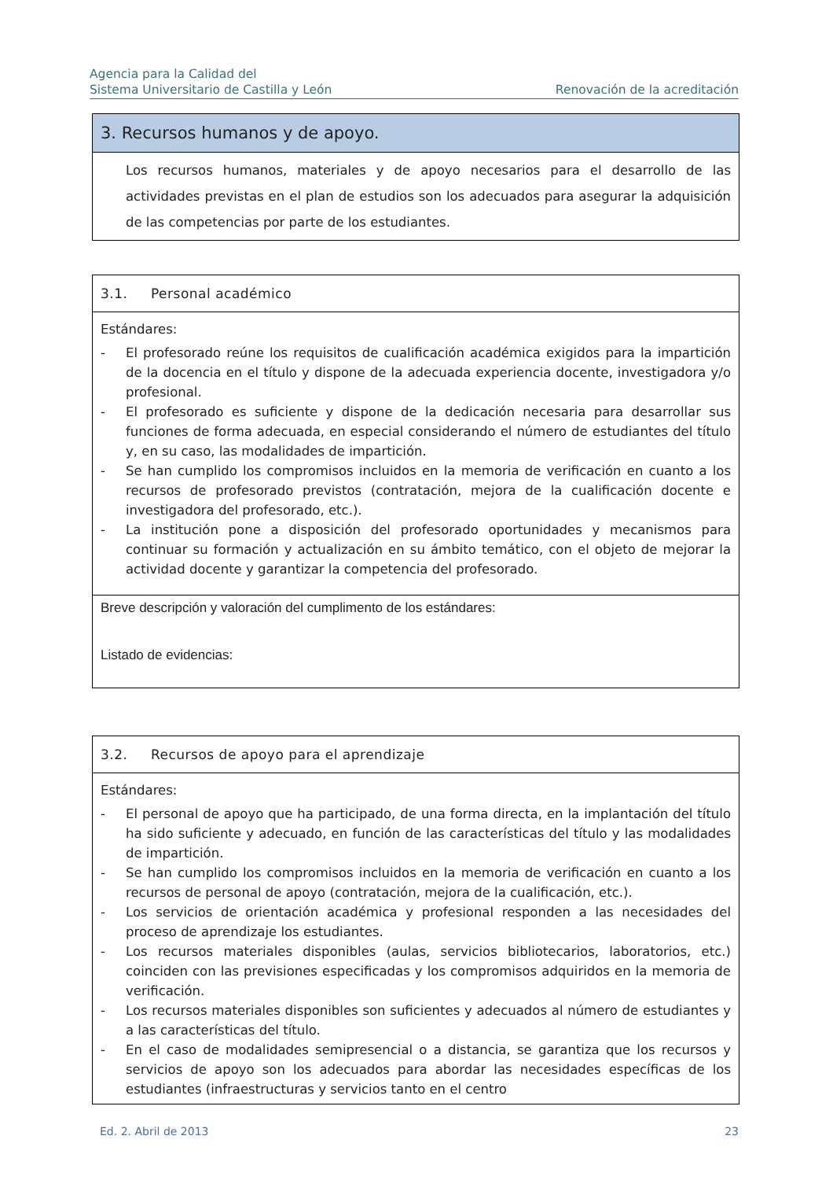Agencia para la Calidad del
Sistema Universitario de Castilla y León
Renovación de la acreditación
| 3. Recursos humanos y de apoyo. |
| Los recursos humanos, materiales y de apoyo necesarios para el desarrollo de las actividades previstas en el plan de estudios son los adecuados para asegurar la adquisición de las competencias por parte de los estudiantes. |
| 3.1. Personal académico |
| Estándares: - El profesorado reúne los requisitos de cualificación académica exigidos para la impartición de la docencia en el título y dispone de la adecuada experiencia docente, investigadora y/o profesional. - El profesorado es suficiente y dispone de la dedicación necesaria para desarrollar sus funciones de forma adecuada, en especial considerando el número de estudiantes del título y, en su caso, las modalidades de impartición. - Se han cumplido los compromisos incluidos en la memoria de verificación en cuanto a los recursos de profesorado previstos (contratación, mejora de la cualificación docente e investigadora del profesorado, etc.). - La institución pone a disposición del profesorado oportunidades y mecanismos para continuar su formación y actualización en su ámbito temático, con el objeto de mejorar la actividad docente y garantizar la competencia del profesorado. |
| Breve descripción y valoración del cumplimento de los estándares: Listado de evidencias: |
| 3.2. Recursos de apoyo para el aprendizaje |
| Estándares: - El personal de apoyo que ha participado, de una forma directa, en la implantación del título ha sido suficiente y adecuado, en función de las características del título y las modalidades de impartición. - Se han cumplido los compromisos incluidos en la memoria de verificación en cuanto a los recursos de personal de apoyo (contratación, mejora de la cualificación, etc.). - Los servicios de orientación académica y profesional responden a las necesidades del proceso de aprendizaje los estudiantes. - Los recursos materiales disponibles (aulas, servicios bibliotecarios, laboratorios, etc.) coinciden con las previsiones especificadas y los compromisos adquiridos en la memoria de verificación. - Los recursos materiales disponibles son suficientes y adecuados al número de estudiantes y a las características del título. - En el caso de modalidades semipresencial o a distancia, se garantiza que los recursos y servicios de apoyo son los adecuados para abordar las necesidades específicas de los estudiantes (infraestructuras y servicios tanto en el centro |
Ed. 2. Abril de 2013 23